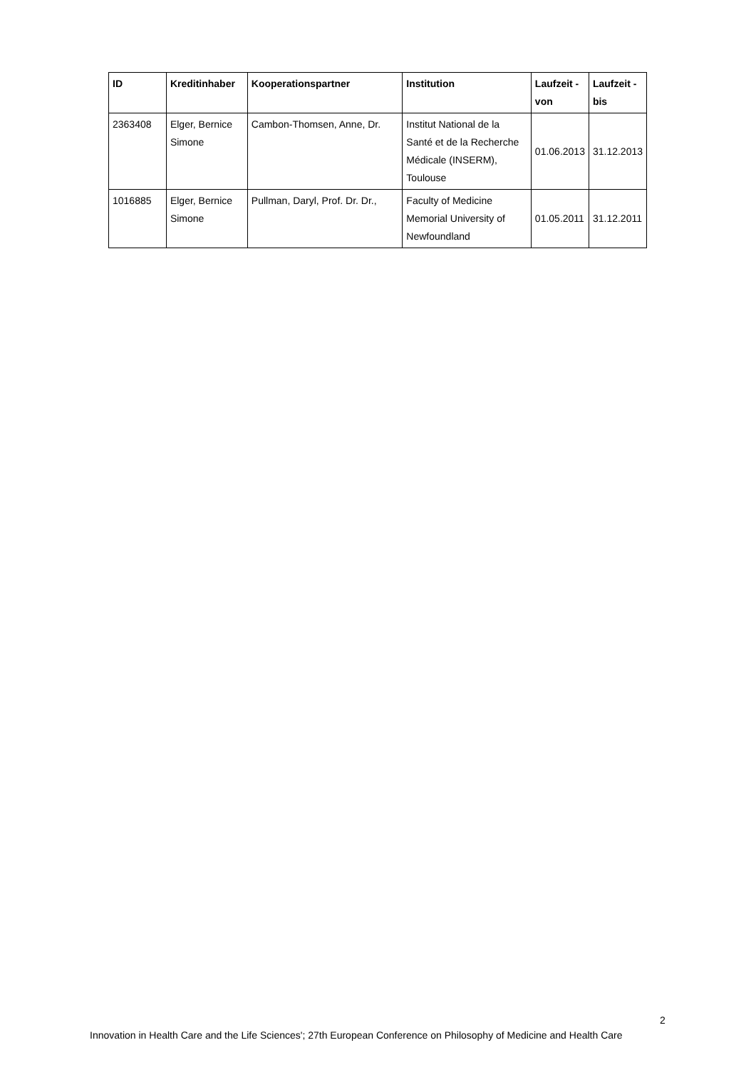| ID | Kreditinhaber | Kooperationspartner | Institution | Laufzeit - von | Laufzeit - bis |
| --- | --- | --- | --- | --- | --- |
| 2363408 | Elger, Bernice Simone | Cambon-Thomsen, Anne, Dr. | Institut National de la Santé et de la Recherche Médicale (INSERM), Toulouse | 01.06.2013 | 31.12.2013 |
| 1016885 | Elger, Bernice Simone | Pullman, Daryl, Prof. Dr. Dr., | Faculty of Medicine Memorial University of Newfoundland | 01.05.2011 | 31.12.2011 |
2
Innovation in Health Care and the Life Sciences'; 27th European Conference on Philosophy of Medicine and Health Care